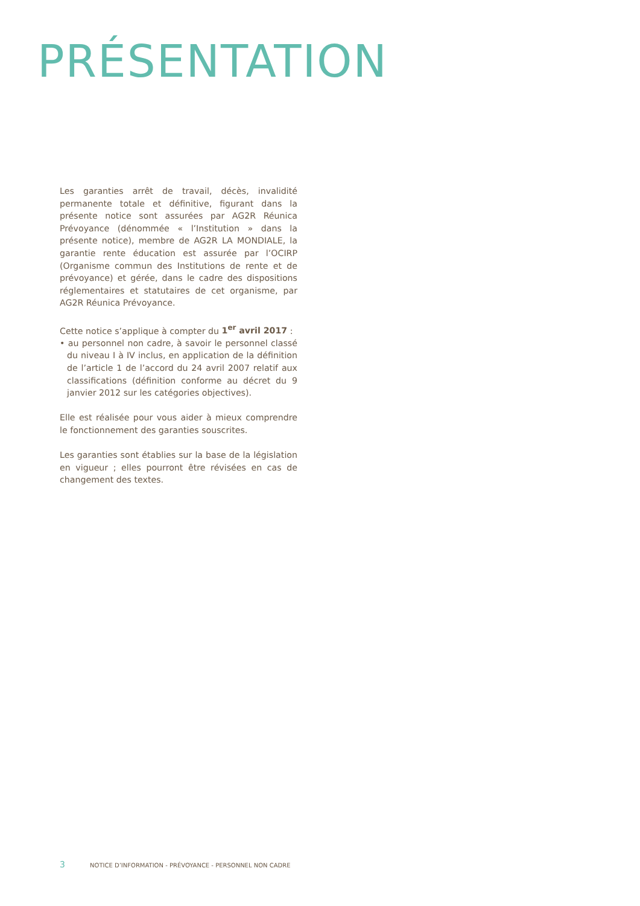PRÉSENTATION
Les garanties arrêt de travail, décès, invalidité permanente totale et définitive, figurant dans la présente notice sont assurées par AG2R Réunica Prévoyance (dénommée « l’Institution » dans la présente notice), membre de AG2R LA MONDIALE, la garantie rente éducation est assurée par l’OCIRP (Organisme commun des Institutions de rente et de prévoyance) et gérée, dans le cadre des dispositions réglementaires et statutaires de cet organisme, par AG2R Réunica Prévoyance.
Cette notice s’applique à compter du 1<sup>er</sup> avril 2017 :
• au personnel non cadre, à savoir le personnel classé du niveau I à IV inclus, en application de la définition de l’article 1 de l’accord du 24 avril 2007 relatif aux classifications (définition conforme au décret du 9 janvier 2012 sur les catégories objectives).
Elle est réalisée pour vous aider à mieux comprendre le fonctionnement des garanties souscrites.
Les garanties sont établies sur la base de la législation en vigueur ; elles pourront être révisées en cas de changement des textes.
3 NOTICE D’INFORMATION - PRÉVOYANCE - PERSONNEL NON CADRE